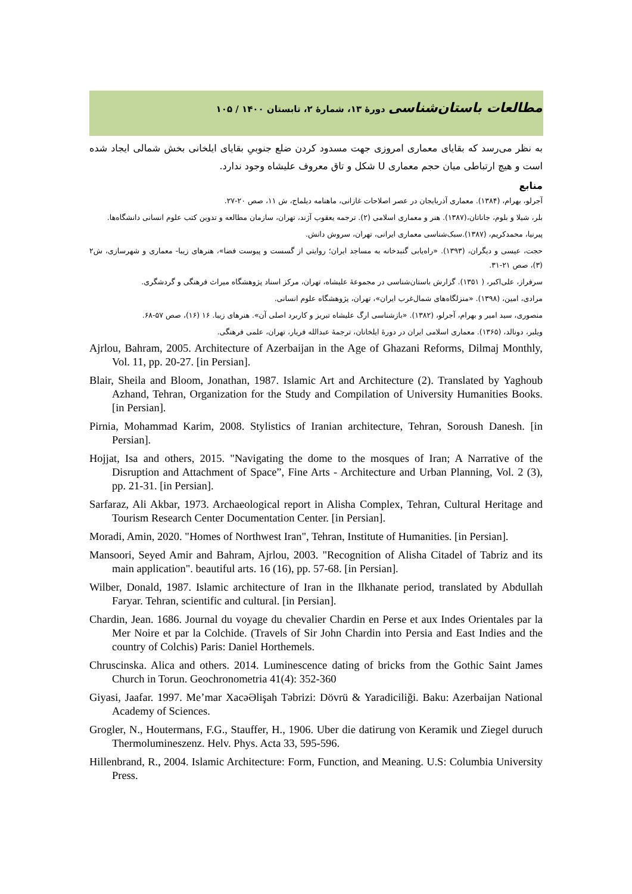مطالعات باستان‌شناسی دورۀ ۱۳، شمارۀ ۲، تابستان ۱۴۰۰ / ۱۰۵
به نظر می‌رسد که بقایای معماری امروزی جهت مسدود کردن ضلع جنوبیِ بقایای ایلخانی بخش شمالی ایجاد شده است و هیچ ارتباطی میان حجم معماری U شکل و تاق معروف علیشاه وجود ندارد.
منابع
آجرلو، بهرام، (۱۳۸۴). معماری آذربایجان در عصر اصلاحات غازانی، ماهنامه دیلماج، ش ۱۱، صص ۲۰-۲۷.
بلر، شیلا و بلوم، جاناتان،(۱۳۸۷). هنر و معماری اسلامی (۲). ترجمه یعقوب آژند، تهران، سازمان مطالعه و تدوین کتب علوم انسانی دانشگاه‌ها.
پیرنیا، محمدکریم، (۱۳۸۷).سبک‌شناسی معماری ایرانی، تهران، سروش دانش.
حجت، عیسی و دیگران، (۱۳۹۳). «راه‌یابی گنبدخانه به مساجد ایران؛ روایتی از گسست و پیوست فضا»، هنرهای زیبا- معماری و شهرسازی، ش۲ (۳)، صص ۲۱-۳۱.
سرفراز، علی‌اکبر، ( ۱۳۵۱). گزارش باستان‌شناسی در مجموعۀ علیشاه، تهران، مرکز اسناد پژوهشگاه میراث فرهنگی و گردشگری.
مرادی، امین، (۱۳۹۸). «منزلگاه‌های شمال‌غرب ایران»، تهران، پژوهشگاه علوم انسانی.
منصوری، سید امیر و بهرام، آجرلو، (۱۳۸۲). «بازشناسی ارگ علیشاه تبریز و کاربرد اصلی آن». هنرهای زیبا. ۱۶ (۱۶)، صص ۵۷-۶۸.
ویلبر، دونالد، (۱۳۶۵). معماری اسلامی ایران در دورۀ ایلخانان، ترجمۀ عبدالله فریار، تهران، علمی فرهنگی.
Ajrlou, Bahram, 2005. Architecture of Azerbaijan in the Age of Ghazani Reforms, Dilmaj Monthly, Vol. 11, pp. 20-27. [in Persian].
Blair, Sheila and Bloom, Jonathan, 1987. Islamic Art and Architecture (2). Translated by Yaghoub Azhand, Tehran, Organization for the Study and Compilation of University Humanities Books. [in Persian].
Pirnia, Mohammad Karim, 2008. Stylistics of Iranian architecture, Tehran, Soroush Danesh. [in Persian].
Hojjat, Isa and others, 2015. "Navigating the dome to the mosques of Iran; A Narrative of the Disruption and Attachment of Space”, Fine Arts - Architecture and Urban Planning, Vol. 2 (3), pp. 21-31. [in Persian].
Sarfaraz, Ali Akbar, 1973. Archaeological report in Alisha Complex, Tehran, Cultural Heritage and Tourism Research Center Documentation Center. [in Persian].
Moradi, Amin, 2020. "Homes of Northwest Iran", Tehran, Institute of Humanities. [in Persian].
Mansoori, Seyed Amir and Bahram, Ajrlou, 2003. "Recognition of Alisha Citadel of Tabriz and its main application". beautiful arts. 16 (16), pp. 57-68. [in Persian].
Wilber, Donald, 1987. Islamic architecture of Iran in the Ilkhanate period, translated by Abdullah Faryar. Tehran, scientific and cultural. [in Persian].
Chardin, Jean. 1686. Journal du voyage du chevalier Chardin en Perse et aux Indes Orientales par la Mer Noire et par la Colchide. (Travels of Sir John Chardin into Persia and East Indies and the country of Colchis) Paris: Daniel Horthemels.
Chruscinska. Alica and others. 2014. Luminescence dating of bricks from the Gothic Saint James Church in Torun. Geochronometria 41(4): 352-360
Giyasi, Jaafar. 1997. Me’mar XacəƏlişah Təbrizi: Dövrü & Yaradiciliği. Baku: Azerbaijan National Academy of Sciences.
Grogler, N., Houtermans, F.G., Stauffer, H., 1906. Uber die datirung von Keramik und Ziegel duruch Thermolumineszenz. Helv. Phys. Acta 33, 595-596.
Hillenbrand, R., 2004. Islamic Architecture: Form, Function, and Meaning. U.S: Columbia University Press.